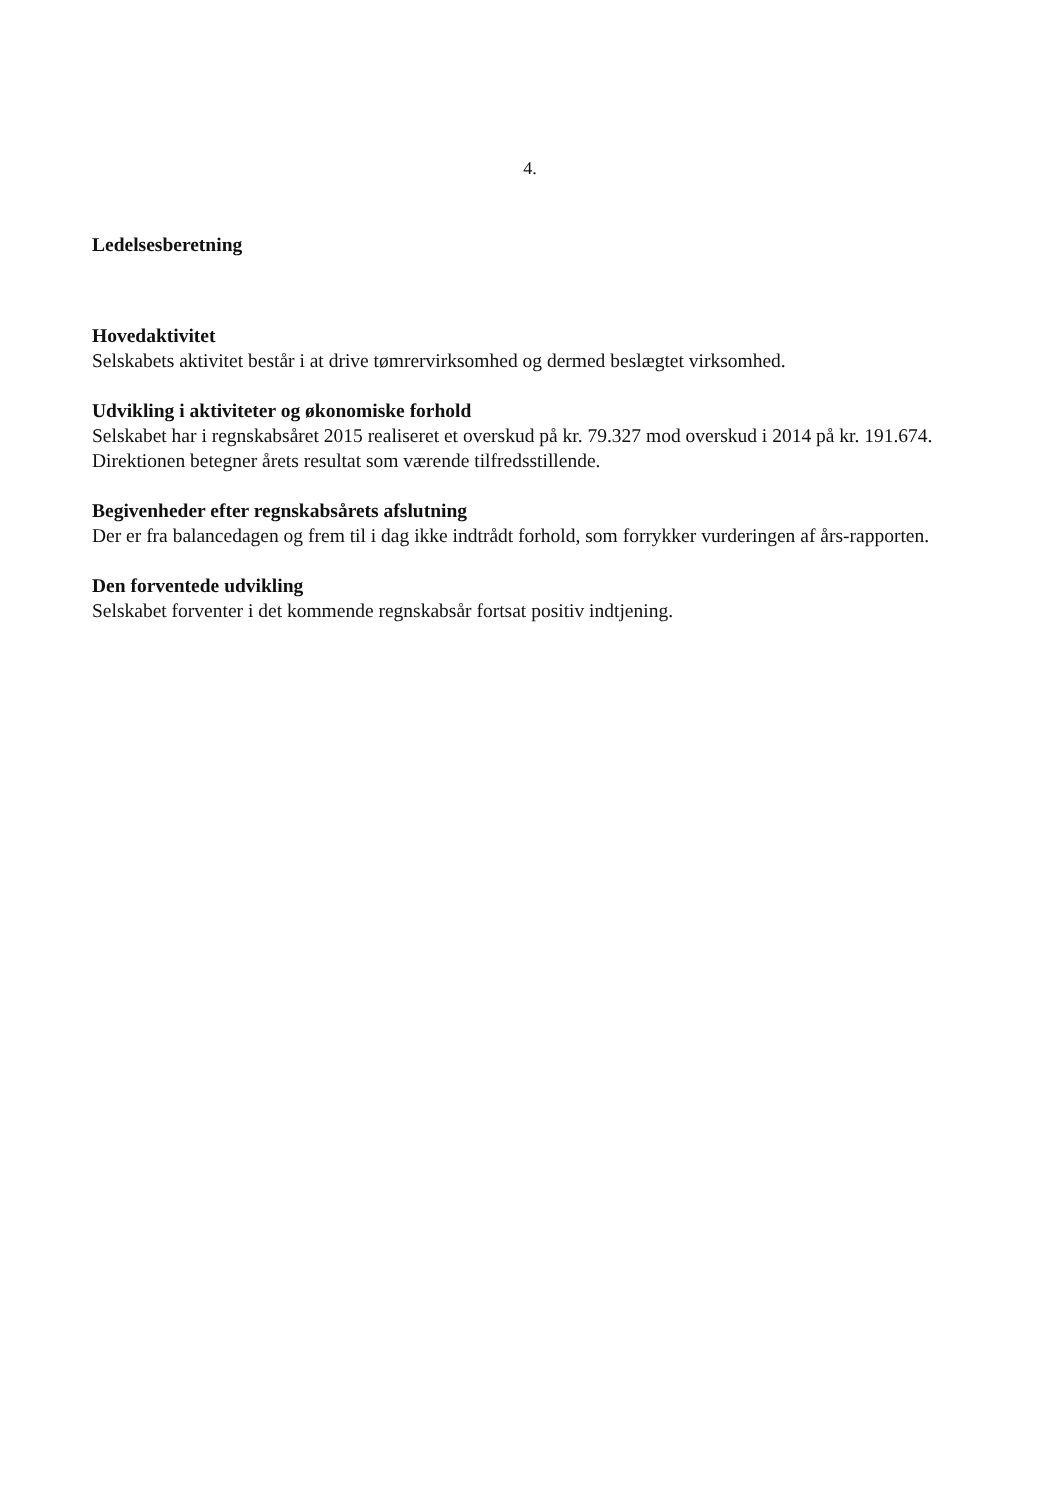4.
Ledelsesberetning
Hovedaktivitet
Selskabets aktivitet består i at drive tømrervirksomhed og dermed beslægtet virksomhed.
Udvikling i aktiviteter og økonomiske forhold
Selskabet har i regnskabsåret 2015 realiseret et overskud på kr. 79.327 mod overskud i 2014 på kr. 191.674. Direktionen betegner årets resultat som værende tilfredsstillende.
Begivenheder efter regnskabsårets afslutning
Der er fra balancedagen og frem til i dag ikke indtrådt forhold, som forrykker vurderingen af års-rapporten.
Den forventede udvikling
Selskabet forventer i det kommende regnskabsår fortsat positiv indtjening.